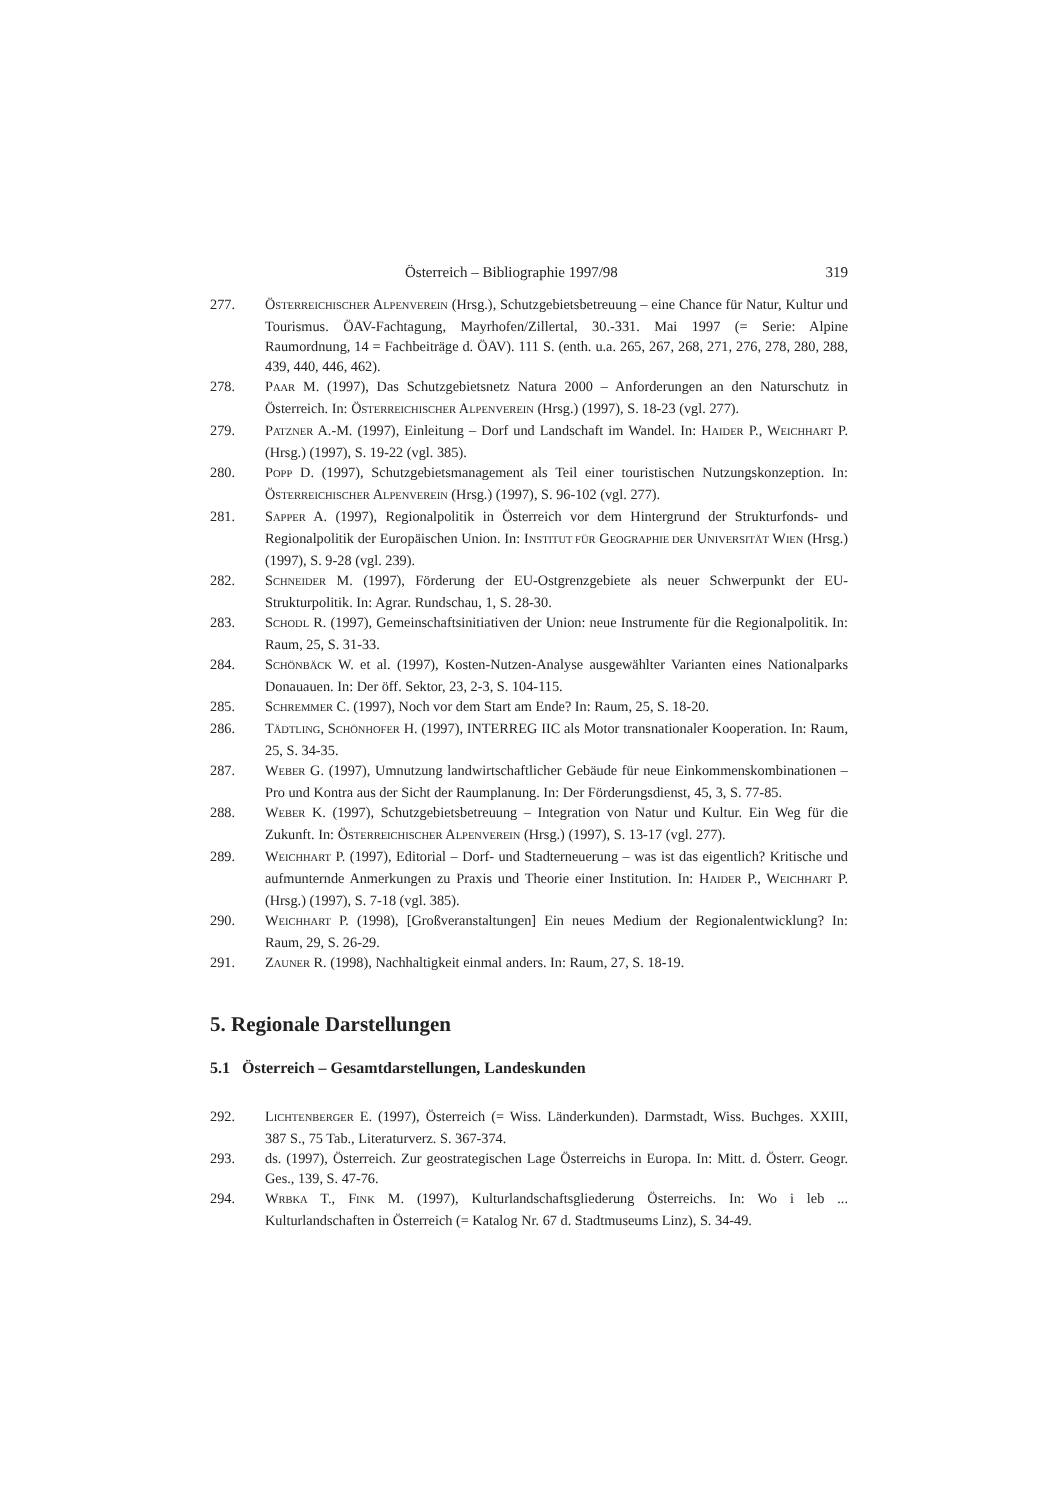Österreich – Bibliographie 1997/98 319
277. ÖSTERREICHISCHER ALPENVEREIN (Hrsg.), Schutzgebietsbetreuung – eine Chance für Natur, Kultur und Tourismus. ÖAV-Fachtagung, Mayrhofen/Zillertal, 30.-331. Mai 1997 (= Serie: Alpine Raumordnung, 14 = Fachbeiträge d. ÖAV). 111 S. (enth. u.a. 265, 267, 268, 271, 276, 278, 280, 288, 439, 440, 446, 462).
278. PAAR M. (1997), Das Schutzgebietsnetz Natura 2000 – Anforderungen an den Naturschutz in Österreich. In: ÖSTERREICHISCHER ALPENVEREIN (Hrsg.) (1997), S. 18-23 (vgl. 277).
279. PATZNER A.-M. (1997), Einleitung – Dorf und Landschaft im Wandel. In: HAIDER P., WEICHHART P. (Hrsg.) (1997), S. 19-22 (vgl. 385).
280. POPP D. (1997), Schutzgebietsmanagement als Teil einer touristischen Nutzungskonzeption. In: ÖSTERREICHISCHER ALPENVEREIN (Hrsg.) (1997), S. 96-102 (vgl. 277).
281. SAPPER A. (1997), Regionalpolitik in Österreich vor dem Hintergrund der Strukturfonds- und Regionalpolitik der Europäischen Union. In: INSTITUT FÜR GEOGRAPHIE DER UNIVERSITÄT WIEN (Hrsg.) (1997), S. 9-28 (vgl. 239).
282. SCHNEIDER M. (1997), Förderung der EU-Ostgrenzgebiete als neuer Schwerpunkt der EU-Strukturpolitik. In: Agrar. Rundschau, 1, S. 28-30.
283. SCHODL R. (1997), Gemeinschaftsinitiativen der Union: neue Instrumente für die Regionalpolitik. In: Raum, 25, S. 31-33.
284. SCHÖNBÄCK W. et al. (1997), Kosten-Nutzen-Analyse ausgewählter Varianten eines Nationalparks Donauauen. In: Der öff. Sektor, 23, 2-3, S. 104-115.
285. SCHREMMER C. (1997), Noch vor dem Start am Ende? In: Raum, 25, S. 18-20.
286. TÄDTLING, SCHÖNHOFER H. (1997), INTERREG IIC als Motor transnationaler Kooperation. In: Raum, 25, S. 34-35.
287. WEBER G. (1997), Umnutzung landwirtschaftlicher Gebäude für neue Einkommenskombinationen – Pro und Kontra aus der Sicht der Raumplanung. In: Der Förderungsdienst, 45, 3, S. 77-85.
288. WEBER K. (1997), Schutzgebietsbetreuung – Integration von Natur und Kultur. Ein Weg für die Zukunft. In: ÖSTERREICHISCHER ALPENVEREIN (Hrsg.) (1997), S. 13-17 (vgl. 277).
289. WEICHHART P. (1997), Editorial – Dorf- und Stadterneuerung – was ist das eigentlich? Kritische und aufmunternde Anmerkungen zu Praxis und Theorie einer Institution. In: HAIDER P., WEICHHART P. (Hrsg.) (1997), S. 7-18 (vgl. 385).
290. WEICHHART P. (1998), [Großveranstaltungen] Ein neues Medium der Regionalentwicklung? In: Raum, 29, S. 26-29.
291. ZAUNER R. (1998), Nachhaltigkeit einmal anders. In: Raum, 27, S. 18-19.
5. Regionale Darstellungen
5.1 Österreich – Gesamtdarstellungen, Landeskunden
292. LICHTENBERGER E. (1997), Österreich (= Wiss. Länderkunden). Darmstadt, Wiss. Buchges. XXIII, 387 S., 75 Tab., Literaturverz. S. 367-374.
293. ds. (1997), Österreich. Zur geostrategischen Lage Österreichs in Europa. In: Mitt. d. Österr. Geogr. Ges., 139, S. 47-76.
294. WRBKA T., FINK M. (1997), Kulturlandschaftsgliederung Österreichs. In: Wo i leb ... Kulturlandschaften in Österreich (= Katalog Nr. 67 d. Stadtmuseums Linz), S. 34-49.